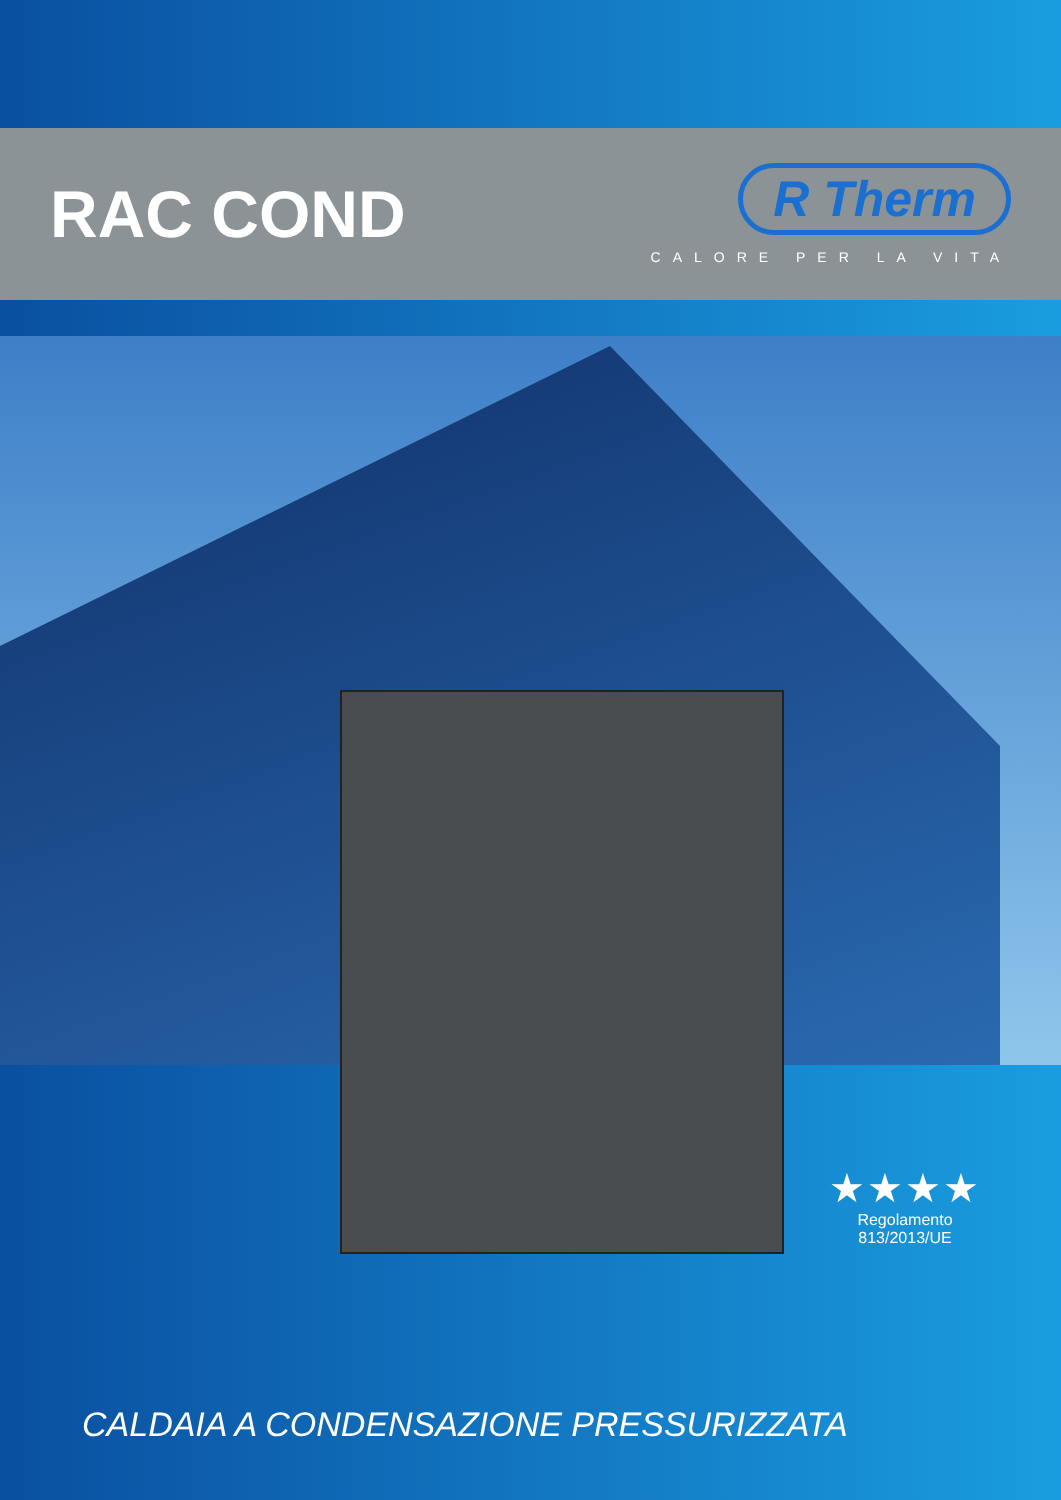RAC COND
R Therm
CALORE PER LA VITA
★★★★
Regolamento
813/2013/UE
CALDAIA A CONDENSAZIONE PRESSURIZZATA